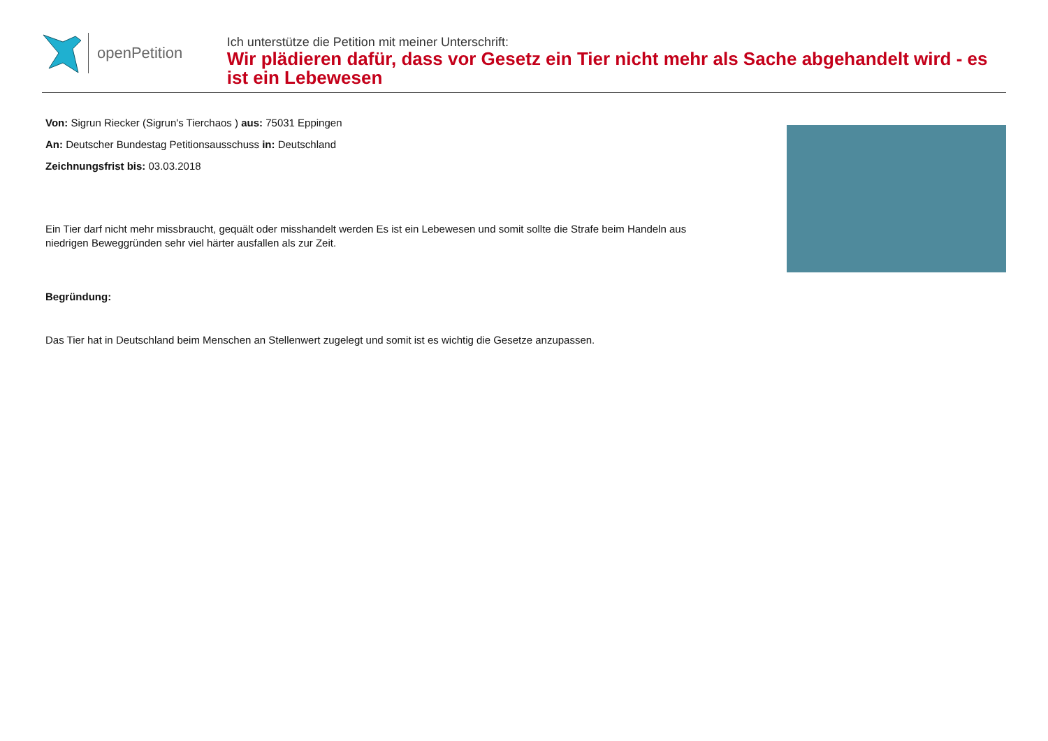openPetition
Ich unterstütze die Petition mit meiner Unterschrift:
Wir plädieren dafür, dass vor Gesetz ein Tier nicht mehr als Sache abgehandelt wird - es ist ein Lebewesen
Von: Sigrun Riecker (Sigrun's Tierchaos ) aus: 75031 Eppingen
An: Deutscher Bundestag Petitionsausschuss in: Deutschland
Zeichnungsfrist bis: 03.03.2018
Ein Tier darf nicht mehr missbraucht, gequält oder misshandelt werden Es ist ein Lebewesen und somit sollte die Strafe beim Handeln aus niedrigen Beweggründen sehr viel härter ausfallen als zur Zeit.
Begründung:
Das Tier hat in Deutschland beim Menschen an Stellenwert zugelegt und somit ist es wichtig die Gesetze anzupassen.